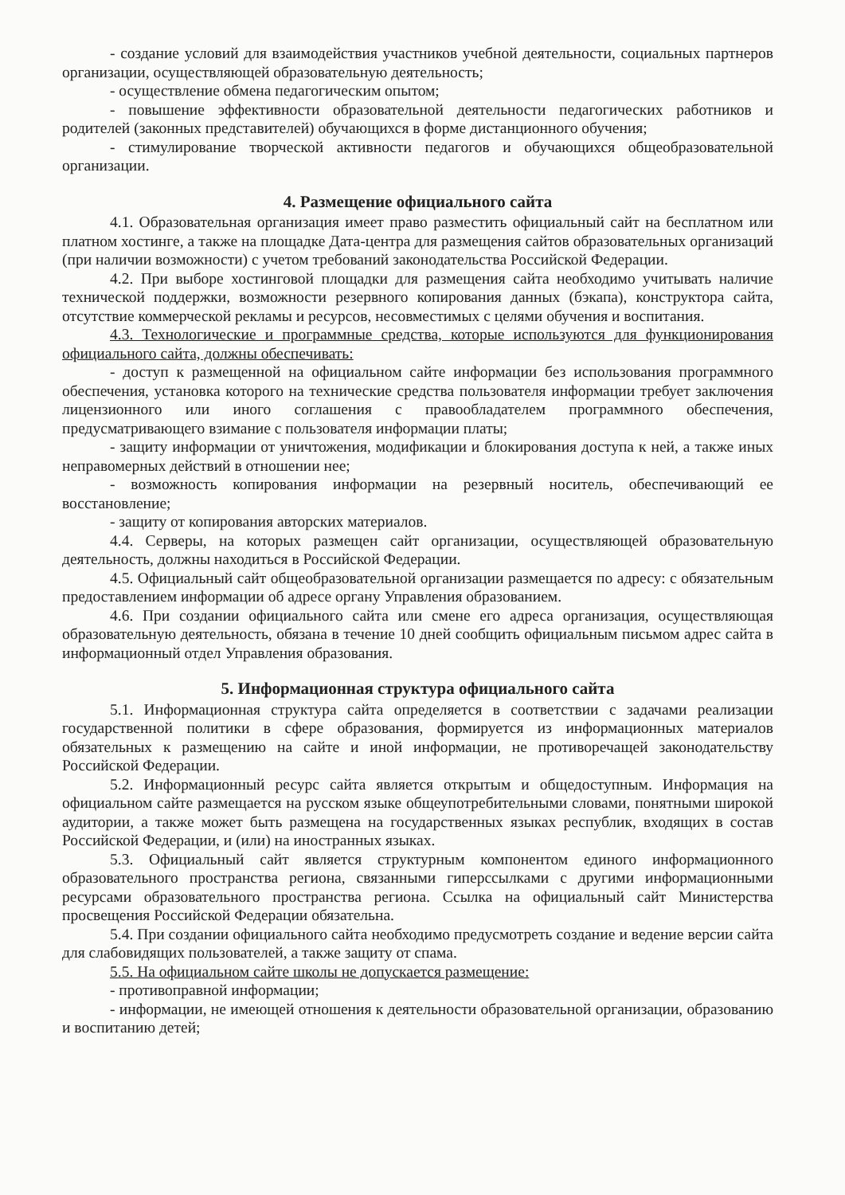- создание условий для взаимодействия участников учебной деятельности, социальных партнеров организации, осуществляющей образовательную деятельность;
- осуществление обмена педагогическим опытом;
- повышение эффективности образовательной деятельности педагогических работников и родителей (законных представителей) обучающихся в форме дистанционного обучения;
- стимулирование творческой активности педагогов и обучающихся общеобразовательной организации.
4. Размещение официального сайта
4.1. Образовательная организация имеет право разместить официальный сайт на бесплатном или платном хостинге, а также на площадке Дата-центра для размещения сайтов образовательных организаций (при наличии возможности) с учетом требований законодательства Российской Федерации.
4.2. При выборе хостинговой площадки для размещения сайта необходимо учитывать наличие технической поддержки, возможности резервного копирования данных (бэкапа), конструктора сайта, отсутствие коммерческой рекламы и ресурсов, несовместимых с целями обучения и воспитания.
4.3. Технологические и программные средства, которые используются для функционирования официального сайта, должны обеспечивать:
- доступ к размещенной на официальном сайте информации без использования программного обеспечения, установка которого на технические средства пользователя информации требует заключения лицензионного или иного соглашения с правообладателем программного обеспечения, предусматривающего взимание с пользователя информации платы;
- защиту информации от уничтожения, модификации и блокирования доступа к ней, а также иных неправомерных действий в отношении нее;
- возможность копирования информации на резервный носитель, обеспечивающий ее восстановление;
- защиту от копирования авторских материалов.
4.4. Серверы, на которых размещен сайт организации, осуществляющей образовательную деятельность, должны находиться в Российской Федерации.
4.5. Официальный сайт общеобразовательной организации размещается по адресу: с обязательным предоставлением информации об адресе органу Управления образованием.
4.6. При создании официального сайта или смене его адреса организация, осуществляющая образовательную деятельность, обязана в течение 10 дней сообщить официальным письмом адрес сайта в информационный отдел Управления образования.
5. Информационная структура официального сайта
5.1. Информационная структура сайта определяется в соответствии с задачами реализации государственной политики в сфере образования, формируется из информационных материалов обязательных к размещению на сайте и иной информации, не противоречащей законодательству Российской Федерации.
5.2. Информационный ресурс сайта является открытым и общедоступным. Информация на официальном сайте размещается на русском языке общеупотребительными словами, понятными широкой аудитории, а также может быть размещена на государственных языках республик, входящих в состав Российской Федерации, и (или) на иностранных языках.
5.3. Официальный сайт является структурным компонентом единого информационного образовательного пространства региона, связанными гиперссылками с другими информационными ресурсами образовательного пространства региона. Ссылка на официальный сайт Министерства просвещения Российской Федерации обязательна.
5.4. При создании официального сайта необходимо предусмотреть создание и ведение версии сайта для слабовидящих пользователей, а также защиту от спама.
5.5. На официальном сайте школы не допускается размещение:
- противоправной информации;
- информации, не имеющей отношения к деятельности образовательной организации, образованию и воспитанию детей;